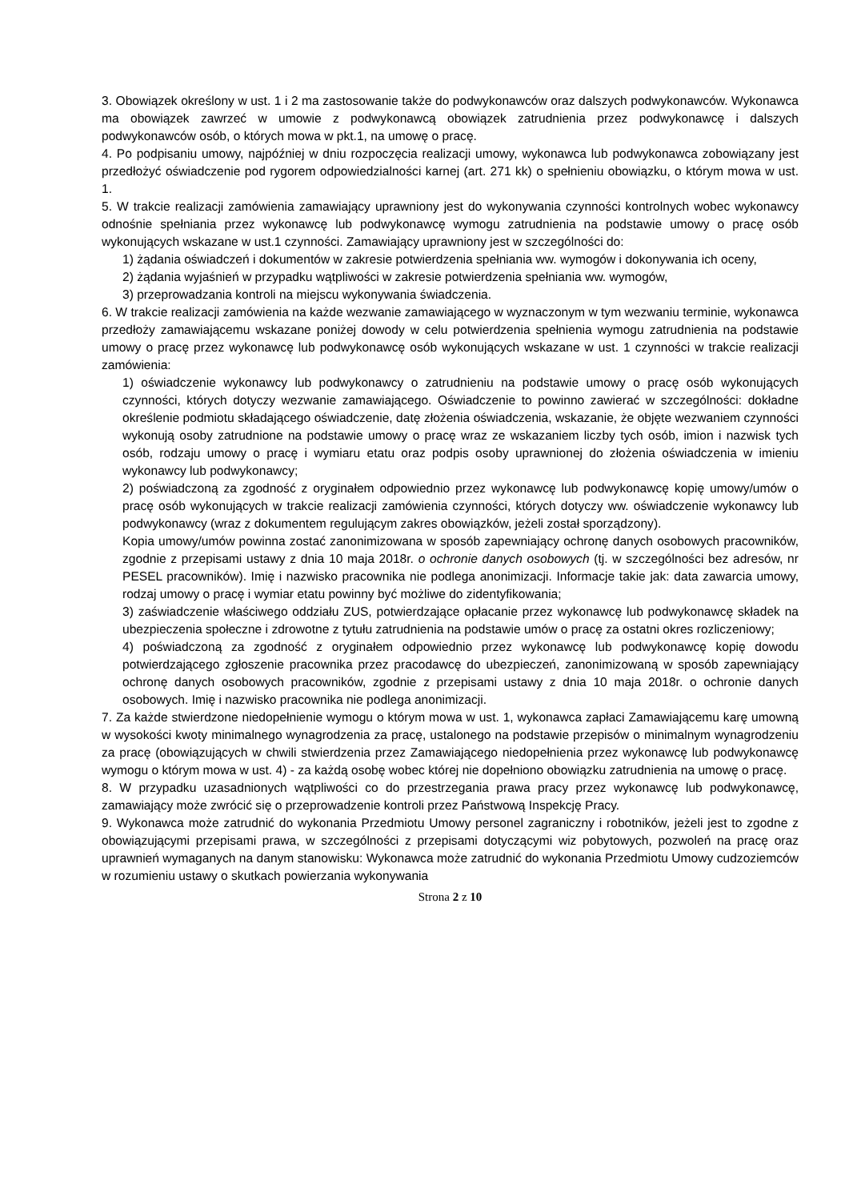3. Obowiązek określony w ust. 1 i 2 ma zastosowanie także do podwykonawców oraz dalszych podwykonawców. Wykonawca ma obowiązek zawrzeć w umowie z podwykonawcą obowiązek zatrudnienia przez podwykonawcę i dalszych podwykonawców osób, o których mowa w pkt.1, na umowę o pracę.
4. Po podpisaniu umowy, najpóźniej w dniu rozpoczęcia realizacji umowy, wykonawca lub podwykonawca zobowiązany jest przedłożyć oświadczenie pod rygorem odpowiedzialności karnej (art. 271 kk) o spełnieniu obowiązku, o którym mowa w ust. 1.
5. W trakcie realizacji zamówienia zamawiający uprawniony jest do wykonywania czynności kontrolnych wobec wykonawcy odnośnie spełniania przez wykonawcę lub podwykonawcę wymogu zatrudnienia na podstawie umowy o pracę osób wykonujących wskazane w ust.1 czynności. Zamawiający uprawniony jest w szczególności do:
1) żądania oświadczeń i dokumentów w zakresie potwierdzenia spełniania ww. wymogów i dokonywania ich oceny,
2) żądania wyjaśnień w przypadku wątpliwości w zakresie potwierdzenia spełniania ww. wymogów,
3) przeprowadzania kontroli na miejscu wykonywania świadczenia.
6. W trakcie realizacji zamówienia na każde wezwanie zamawiającego w wyznaczonym w tym wezwaniu terminie, wykonawca przedłoży zamawiającemu wskazane poniżej dowody w celu potwierdzenia spełnienia wymogu zatrudnienia na podstawie umowy o pracę przez wykonawcę lub podwykonawcę osób wykonujących wskazane w ust. 1 czynności w trakcie realizacji zamówienia:
1) oświadczenie wykonawcy lub podwykonawcy o zatrudnieniu na podstawie umowy o pracę osób wykonujących czynności, których dotyczy wezwanie zamawiającego. Oświadczenie to powinno zawierać w szczególności: dokładne określenie podmiotu składającego oświadczenie, datę złożenia oświadczenia, wskazanie, że objęte wezwaniem czynności wykonują osoby zatrudnione na podstawie umowy o pracę wraz ze wskazaniem liczby tych osób, imion i nazwisk tych osób, rodzaju umowy o pracę i wymiaru etatu oraz podpis osoby uprawnionej do złożenia oświadczenia w imieniu wykonawcy lub podwykonawcy;
2) poświadczoną za zgodność z oryginałem odpowiednio przez wykonawcę lub podwykonawcę kopię umowy/umów o pracę osób wykonujących w trakcie realizacji zamówienia czynności, których dotyczy ww. oświadczenie wykonawcy lub podwykonawcy (wraz z dokumentem regulującym zakres obowiązków, jeżeli został sporządzony).
Kopia umowy/umów powinna zostać zanonimizowana w sposób zapewniający ochronę danych osobowych pracowników, zgodnie z przepisami ustawy z dnia 10 maja 2018r. o ochronie danych osobowych (tj. w szczególności bez adresów, nr PESEL pracowników). Imię i nazwisko pracownika nie podlega anonimizacji. Informacje takie jak: data zawarcia umowy, rodzaj umowy o pracę i wymiar etatu powinny być możliwe do zidentyfikowania;
3) zaświadczenie właściwego oddziału ZUS, potwierdzające opłacanie przez wykonawcę lub podwykonawcę składek na ubezpieczenia społeczne i zdrowotne z tytułu zatrudnienia na podstawie umów o pracę za ostatni okres rozliczeniowy;
4) poświadczoną za zgodność z oryginałem odpowiednio przez wykonawcę lub podwykonawcę kopię dowodu potwierdzającego zgłoszenie pracownika przez pracodawcę do ubezpieczeń, zanonimizowaną w sposób zapewniający ochronę danych osobowych pracowników, zgodnie z przepisami ustawy z dnia 10 maja 2018r. o ochronie danych osobowych. Imię i nazwisko pracownika nie podlega anonimizacji.
7. Za każde stwierdzone niedopełnienie wymogu o którym mowa w ust. 1, wykonawca zapłaci Zamawiającemu karę umowną w wysokości kwoty minimalnego wynagrodzenia za pracę, ustalonego na podstawie przepisów o minimalnym wynagrodzeniu za pracę (obowiązujących w chwili stwierdzenia przez Zamawiającego niedopełnienia przez wykonawcę lub podwykonawcę wymogu o którym mowa w ust. 4) - za każdą osobę wobec której nie dopełniono obowiązku zatrudnienia na umowę o pracę.
8. W przypadku uzasadnionych wątpliwości co do przestrzegania prawa pracy przez wykonawcę lub podwykonawcę, zamawiający może zwrócić się o przeprowadzenie kontroli przez Państwową Inspekcję Pracy.
9. Wykonawca może zatrudnić do wykonania Przedmiotu Umowy personel zagraniczny i robotników, jeżeli jest to zgodne z obowiązującymi przepisami prawa, w szczególności z przepisami dotyczącymi wiz pobytowych, pozwoleń na pracę oraz uprawnień wymaganych na danym stanowisku: Wykonawca może zatrudnić do wykonania Przedmiotu Umowy cudzoziemców w rozumieniu ustawy o skutkach powierzania wykonywania
Strona 2 z 10